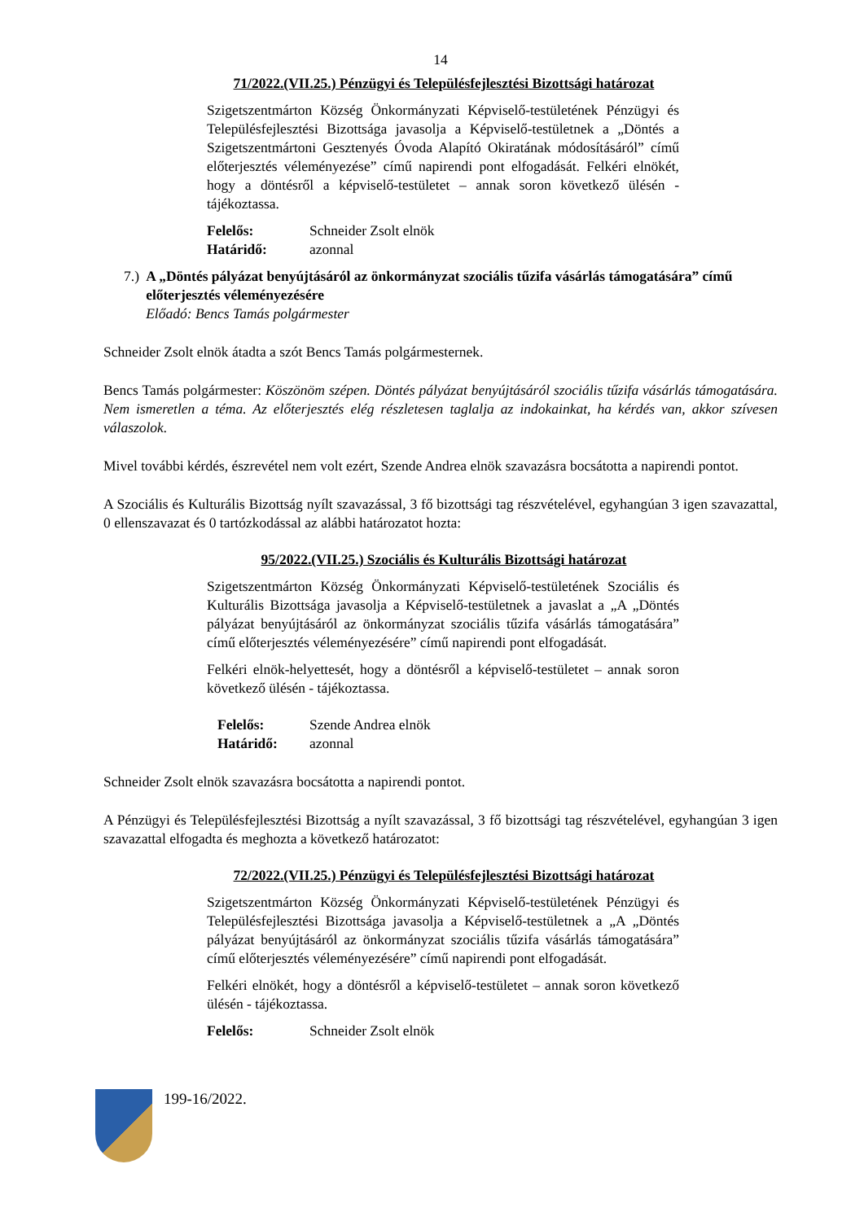14
71/2022.(VII.25.) Pénzügyi és Településfejlesztési Bizottsági határozat
Szigetszentmárton Község Önkormányzati Képviselő-testületének Pénzügyi és Településfejlesztési Bizottsága javasolja a Képviselő-testületnek a „Döntés a Szigetszentmártoni Gesztenyés Óvoda Alapító Okiratának módosításáról” című előterjesztés véleményezése” című napirendi pont elfogadását. Felkéri elnökét, hogy a döntésről a képviselő-testületet – annak soron következő ülésén - tájékoztassa.
Felelős: Schneider Zsolt elnök
Határidő: azonnal
7.) A „Döntés pályázat benyújtásáról az önkormányzat szociális tűzifa vásárlás támogatására” című előterjesztés véleményezésére
Előadó: Bencs Tamás polgármester
Schneider Zsolt elnök átadta a szót Bencs Tamás polgármesternek.
Bencs Tamás polgármester: Köszönöm szépen. Döntés pályázat benyújtásáról szociális tűzifa vásárlás támogatására. Nem ismeretlen a téma. Az előterjesztés elég részletesen taglalja az indokainkat, ha kérdés van, akkor szívesen válaszolok.
Mivel további kérdés, észrevétel nem volt ezért, Szende Andrea elnök szavazásra bocsátotta a napirendi pontot.
A Szociális és Kulturális Bizottság nyílt szavazással, 3 fő bizottsági tag részvételével, egyhangúan 3 igen szavazattal, 0 ellenszavazat és 0 tartózkodással az alábbi határozatot hozta:
95/2022.(VII.25.) Szociális és Kulturális Bizottsági határozat
Szigetszentmárton Község Önkormányzati Képviselő-testületének Szociális és Kulturális Bizottsága javasolja a Képviselő-testületnek a javaslat a „A „Döntés pályázat benyújtásáról az önkormányzat szociális tűzifa vásárlás támogatására” című előterjesztés véleményezésére” című napirendi pont elfogadását.
Felkéri elnök-helyettesét, hogy a döntésről a képviselő-testületet – annak soron következő ülésén - tájékoztassa.
Felelős: Szende Andrea elnök
Határidő: azonnal
Schneider Zsolt elnök szavazásra bocsátotta a napirendi pontot.
A Pénzügyi és Településfejlesztési Bizottság a nyílt szavazással, 3 fő bizottsági tag részvételével, egyhangúan 3 igen szavazattal elfogadta és meghozta a következő határozatot:
72/2022.(VII.25.) Pénzügyi és Településfejlesztési Bizottsági határozat
Szigetszentmárton Község Önkormányzati Képviselő-testületének Pénzügyi és Településfejlesztési Bizottsága javasolja a Képviselő-testületnek a „A „Döntés pályázat benyújtásáról az önkormányzat szociális tűzifa vásárlás támogatására” című előterjesztés véleményezésére” című napirendi pont elfogadását.
Felkéri elnökét, hogy a döntésről a képviselő-testületet – annak soron következő ülésén - tájékoztassa.
Felelős: Schneider Zsolt elnök
199-16/2022.